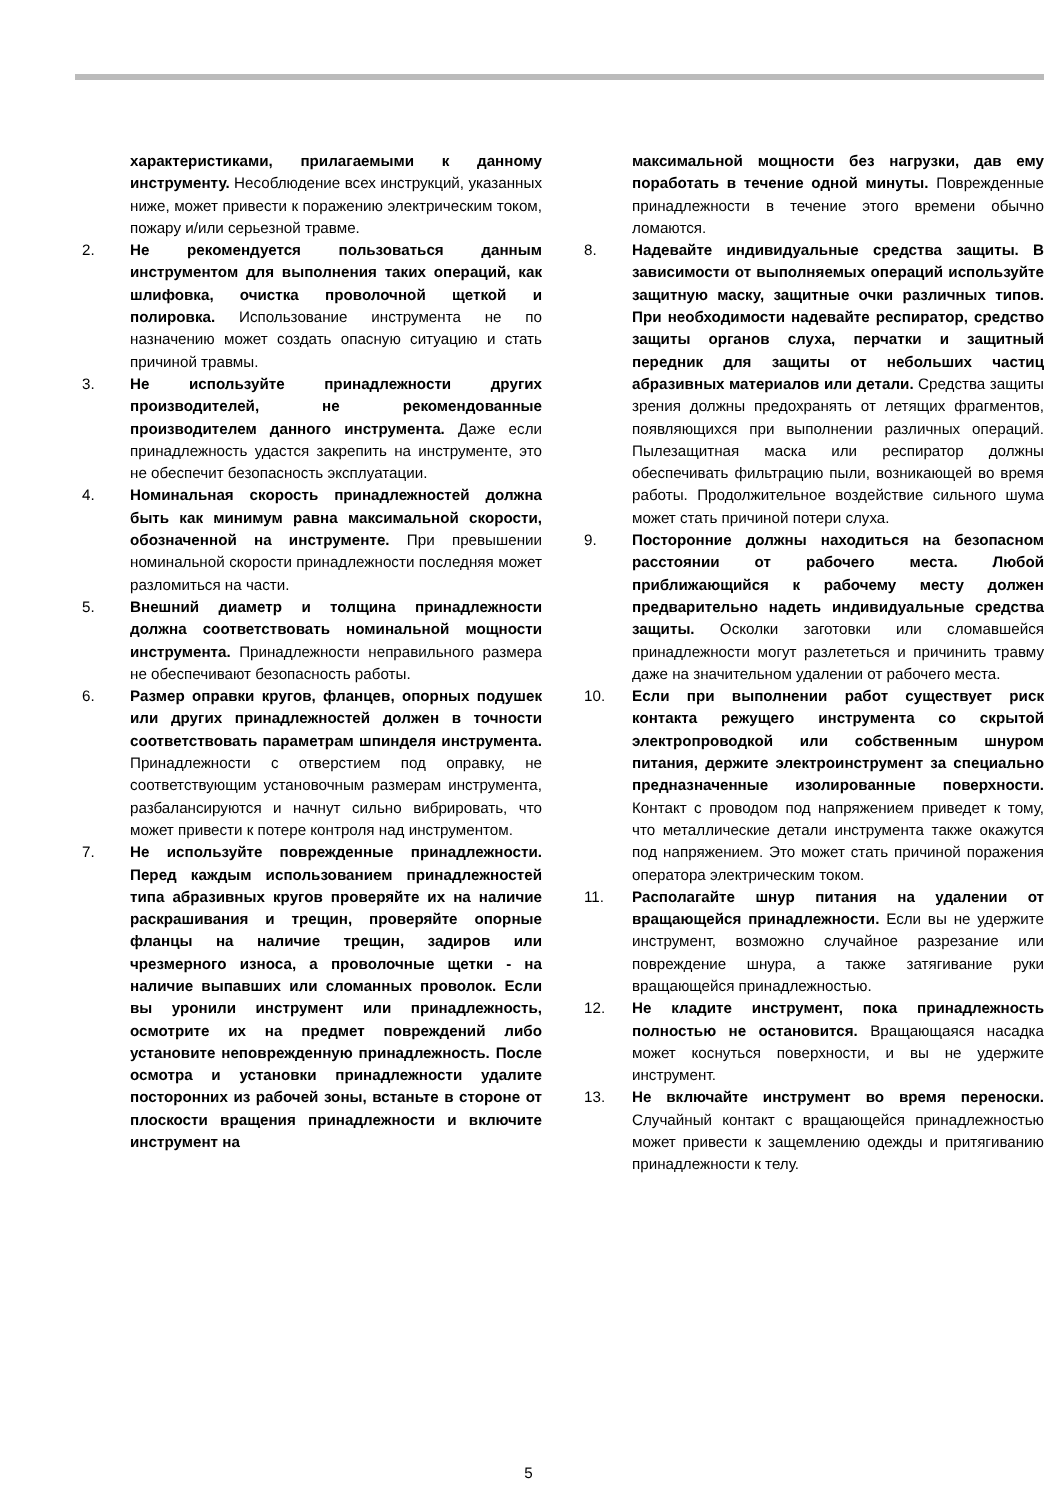характеристиками, прилагаемыми к данному инструменту. Несоблюдение всех инструкций, указанных ниже, может привести к поражению электрическим током, пожару и/или серьезной травме.
2. Не рекомендуется пользоваться данным инструментом для выполнения таких операций, как шлифовка, очистка проволочной щеткой и полировка. Использование инструмента не по назначению может создать опасную ситуацию и стать причиной травмы.
3. Не используйте принадлежности других производителей, не рекомендованные производителем данного инструмента. Даже если принадлежность удастся закрепить на инструменте, это не обеспечит безопасность эксплуатации.
4. Номинальная скорость принадлежностей должна быть как минимум равна максимальной скорости, обозначенной на инструменте. При превышении номинальной скорости принадлежности последняя может разломиться на части.
5. Внешний диаметр и толщина принадлежности должна соответствовать номинальной мощности инструмента. Принадлежности неправильного размера не обеспечивают безопасность работы.
6. Размер оправки кругов, фланцев, опорных подушек или других принадлежностей должен в точности соответствовать параметрам шпинделя инструмента. Принадлежности с отверстием под оправку, не соответствующим установочным размерам инструмента, разбалансируются и начнут сильно вибрировать, что может привести к потере контроля над инструментом.
7. Не используйте поврежденные принадлежности. Перед каждым использованием принадлежностей типа абразивных кругов проверяйте их на наличие раскрашивания и трещин, проверяйте опорные фланцы на наличие трещин, задиров или чрезмерного износа, а проволочные щетки - на наличие выпавших или сломанных проволок. Если вы уронили инструмент или принадлежность, осмотрите их на предмет повреждений либо установите неповрежденную принадлежность. После осмотра и установки принадлежности удалите посторонних из рабочей зоны, встаньте в стороне от плоскости вращения принадлежности и включите инструмент на
максимальной мощности без нагрузки, дав ему поработать в течение одной минуты. Поврежденные принадлежности в течение этого времени обычно ломаются.
8. Надевайте индивидуальные средства защиты. В зависимости от выполняемых операций используйте защитную маску, защитные очки различных типов. При необходимости надевайте респиратор, средство защиты органов слуха, перчатки и защитный передник для защиты от небольших частиц абразивных материалов или детали. Средства защиты зрения должны предохранять от летящих фрагментов, появляющихся при выполнении различных операций. Пылезащитная маска или респиратор должны обеспечивать фильтрацию пыли, возникающей во время работы. Продолжительное воздействие сильного шума может стать причиной потери слуха.
9. Посторонние должны находиться на безопасном расстоянии от рабочего места. Любой приближающийся к рабочему месту должен предварительно надеть индивидуальные средства защиты. Осколки заготовки или сломавшейся принадлежности могут разлететься и причинить травму даже на значительном удалении от рабочего места.
10. Если при выполнении работ существует риск контакта режущего инструмента со скрытой электропроводкой или собственным шнуром питания, держите электроинструмент за специально предназначенные изолированные поверхности. Контакт с проводом под напряжением приведет к тому, что металлические детали инструмента также окажутся под напряжением. Это может стать причиной поражения оператора электрическим током.
11. Располагайте шнур питания на удалении от вращающейся принадлежности. Если вы не удержите инструмент, возможно случайное разрезание или повреждение шнура, а также затягивание руки вращающейся принадлежностью.
12. Не кладите инструмент, пока принадлежность полностью не остановится. Вращающаяся насадка может коснуться поверхности, и вы не удержите инструмент.
13. Не включайте инструмент во время переноски. Случайный контакт с вращающейся принадлежностью может привести к защемлению одежды и притягиванию принадлежности к телу.
5